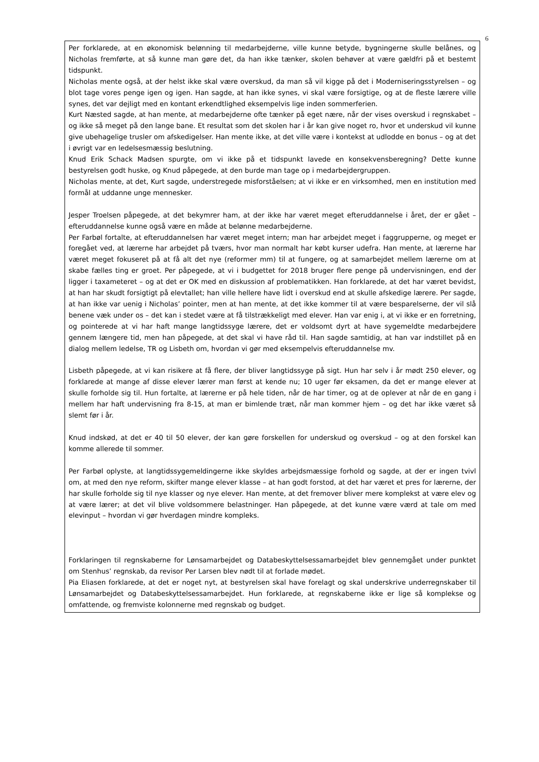6
Per forklarede, at en økonomisk belønning til medarbejderne, ville kunne betyde, bygningerne skulle belånes, og Nicholas fremførte, at så kunne man gøre det, da han ikke tænker, skolen behøver at være gældfri på et bestemt tidspunkt.
Nicholas mente også, at der helst ikke skal være overskud, da man så vil kigge på det i Moderniseringsstyrelsen – og blot tage vores penge igen og igen. Han sagde, at han ikke synes, vi skal være forsigtige, og at de fleste lærere ville synes, det var dejligt med en kontant erkendtlighed eksempelvis lige inden sommerferien.
Kurt Næsted sagde, at han mente, at medarbejderne ofte tænker på eget nære, når der vises overskud i regnskabet – og ikke så meget på den lange bane. Et resultat som det skolen har i år kan give noget ro, hvor et underskud vil kunne give ubehagelige trusler om afskedigelser. Han mente ikke, at det ville være i kontekst at udlodde en bonus – og at det i øvrigt var en ledelsesmæssig beslutning.
Knud Erik Schack Madsen spurgte, om vi ikke på et tidspunkt lavede en konsekvensberegning? Dette kunne bestyrelsen godt huske, og Knud påpegede, at den burde man tage op i medarbejdergruppen.
Nicholas mente, at det, Kurt sagde, understregede misforståelsen; at vi ikke er en virksomhed, men en institution med formål at uddanne unge mennesker.
Jesper Troelsen påpegede, at det bekymrer ham, at der ikke har været meget efteruddannelse i året, der er gået – efteruddannelse kunne også være en måde at belønne medarbejderne.
Per Farbøl fortalte, at efteruddannelsen har været meget intern; man har arbejdet meget i faggrupperne, og meget er foregået ved, at lærerne har arbejdet på tværs, hvor man normalt har købt kurser udefra. Han mente, at lærerne har været meget fokuseret på at få alt det nye (reformer mm) til at fungere, og at samarbejdet mellem lærerne om at skabe fælles ting er groet. Per påpegede, at vi i budgettet for 2018 bruger flere penge på undervisningen, end der ligger i taxameteret – og at det er OK med en diskussion af problematikken. Han forklarede, at det har været bevidst, at han har skudt forsigtigt på elevtallet; han ville hellere have lidt i overskud end at skulle afskedige lærere. Per sagde, at han ikke var uenig i Nicholas’ pointer, men at han mente, at det ikke kommer til at være besparelserne, der vil slå benene væk under os – det kan i stedet være at få tilstrækkeligt med elever. Han var enig i, at vi ikke er en forretning, og pointerede at vi har haft mange langtidssyge lærere, det er voldsomt dyrt at have sygemeldte medarbejdere gennem længere tid, men han påpegede, at det skal vi have råd til. Han sagde samtidig, at han var indstillet på en dialog mellem ledelse, TR og Lisbeth om, hvordan vi gør med eksempelvis efteruddannelse mv.
Lisbeth påpegede, at vi kan risikere at få flere, der bliver langtidssyge på sigt. Hun har selv i år mødt 250 elever, og forklarede at mange af disse elever lærer man først at kende nu; 10 uger før eksamen, da det er mange elever at skulle forholde sig til. Hun fortalte, at lærerne er på hele tiden, når de har timer, og at de oplever at når de en gang i mellem har haft undervisning fra 8-15, at man er bimlende træt, når man kommer hjem – og det har ikke været så slemt før i år.
Knud indskød, at det er 40 til 50 elever, der kan gøre forskellen for underskud og overskud – og at den forskel kan komme allerede til sommer.
Per Farbøl oplyste, at langtidssygemeldingerne ikke skyldes arbejdsmæssige forhold og sagde, at der er ingen tvivl om, at med den nye reform, skifter mange elever klasse – at han godt forstod, at det har været et pres for lærerne, der har skulle forholde sig til nye klasser og nye elever. Han mente, at det fremover bliver mere komplekst at være elev og at være lærer; at det vil blive voldsommere belastninger. Han påpegede, at det kunne være værd at tale om med elevinput – hvordan vi gør hverdagen mindre kompleks.
Forklaringen til regnskaberne for Lønsamarbejdet og Databeskyttelsessamarbejdet blev gennemgået under punktet om Stenhus’ regnskab, da revisor Per Larsen blev nødt til at forlade mødet.
Pia Eliasen forklarede, at det er noget nyt, at bestyrelsen skal have forelagt og skal underskrive underregnskaber til Lønsamarbejdet og Databeskyttelsessamarbejdet. Hun forklarede, at regnskaberne ikke er lige så komplekse og omfattende, og fremviste kolonnerne med regnskab og budget.